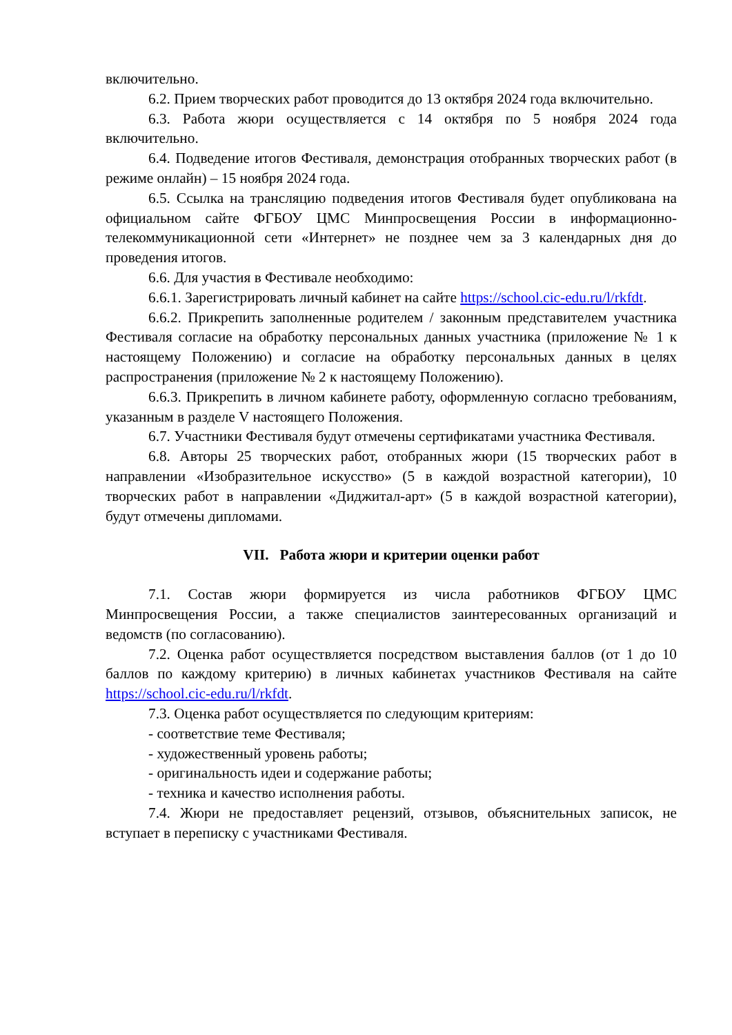включительно.
6.2. Прием творческих работ проводится до 13 октября 2024 года включительно.
6.3. Работа жюри осуществляется с 14 октября по 5 ноября 2024 года включительно.
6.4. Подведение итогов Фестиваля, демонстрация отобранных творческих работ (в режиме онлайн) – 15 ноября 2024 года.
6.5. Ссылка на трансляцию подведения итогов Фестиваля будет опубликована на официальном сайте ФГБОУ ЦМС Минпросвещения России в информационно-телекоммуникационной сети «Интернет» не позднее чем за 3 календарных дня до проведения итогов.
6.6. Для участия в Фестивале необходимо:
6.6.1. Зарегистрировать личный кабинет на сайте https://school.cic-edu.ru/l/rkfdt.
6.6.2. Прикрепить заполненные родителем / законным представителем участника Фестиваля согласие на обработку персональных данных участника (приложение № 1 к настоящему Положению) и согласие на обработку персональных данных в целях распространения (приложение № 2 к настоящему Положению).
6.6.3. Прикрепить в личном кабинете работу, оформленную согласно требованиям, указанным в разделе V настоящего Положения.
6.7. Участники Фестиваля будут отмечены сертификатами участника Фестиваля.
6.8. Авторы 25 творческих работ, отобранных жюри (15 творческих работ в направлении «Изобразительное искусство» (5 в каждой возрастной категории), 10 творческих работ в направлении «Диджитал-арт» (5 в каждой возрастной категории), будут отмечены дипломами.
VII. Работа жюри и критерии оценки работ
7.1. Состав жюри формируется из числа работников ФГБОУ ЦМС Минпросвещения России, а также специалистов заинтересованных организаций и ведомств (по согласованию).
7.2. Оценка работ осуществляется посредством выставления баллов (от 1 до 10 баллов по каждому критерию) в личных кабинетах участников Фестиваля на сайте https://school.cic-edu.ru/l/rkfdt.
7.3. Оценка работ осуществляется по следующим критериям:
- соответствие теме Фестиваля;
- художественный уровень работы;
- оригинальность идеи и содержание работы;
- техника и качество исполнения работы.
7.4. Жюри не предоставляет рецензий, отзывов, объяснительных записок, не вступает в переписку с участниками Фестиваля.